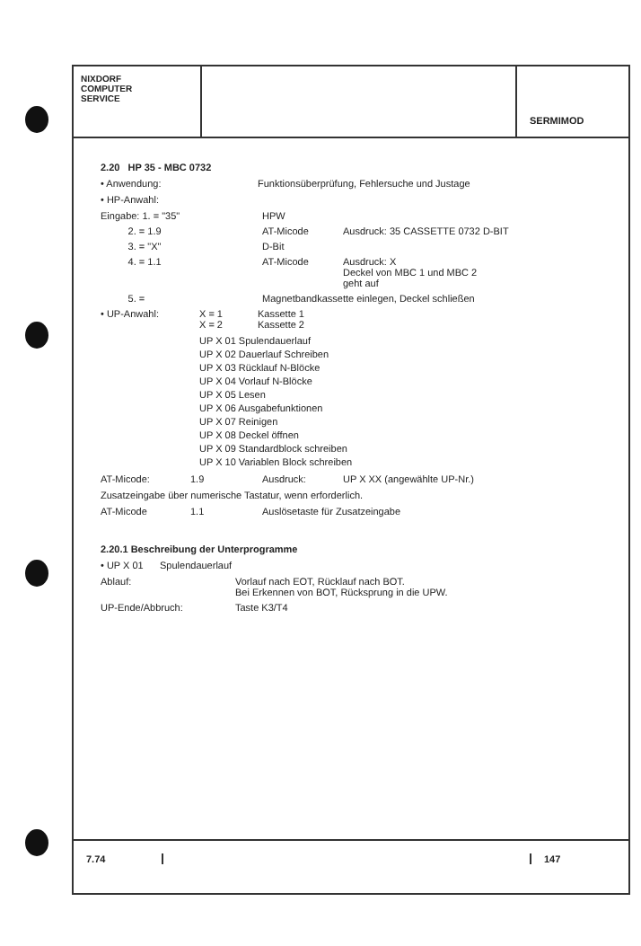NIXDORF
COMPUTER
SERVICE
SERMIMOD
2.20 HP 35 - MBC 0732
• Anwendung: Funktionsüberprüfung, Fehlersuche und Justage
• HP-Anwahl:
Eingabe: 1. = "35"
HPW
2. = 1.9 AT-Micode Ausdruck: 35 CASSETTE 0732 D-BIT
3. = "X" D-Bit
4. = 1.1 AT-Micode Ausdruck: X
Deckel von MBC 1 und MBC 2
geht auf
5. = Magnetbandkassette einlegen, Deckel schließen
• UP-Anwahl: X = 1
X = 2
Kassette 1
Kassette 2
UP X 01 Spulendauerlauf
UP X 02 Dauerlauf Schreiben
UP X 03 Rücklauf N-Blöcke
UP X 04 Vorlauf N-Blöcke
UP X 05 Lesen
UP X 06 Ausgabefunktionen
UP X 07 Reinigen
UP X 08 Deckel öffnen
UP X 09 Standardblock schreiben
UP X 10 Variablen Block schreiben
AT-Micode: 1.9 Ausdruck: UP X XX (angewählte UP-Nr.)
Zusatzeingabe über numerische Tastatur, wenn erforderlich.
AT-Micode 1.1 Auslösetaste für Zusatzeingabe
2.20.1 Beschreibung der Unterprogramme
• UP X 01 Spulendauerlauf
Ablauf: Vorlauf nach EOT, Rücklauf nach BOT.
Bei Erkennen von BOT, Rücksprung in die UPW.
UP-Ende/Abbruch: Taste K3/T4
7.74 147